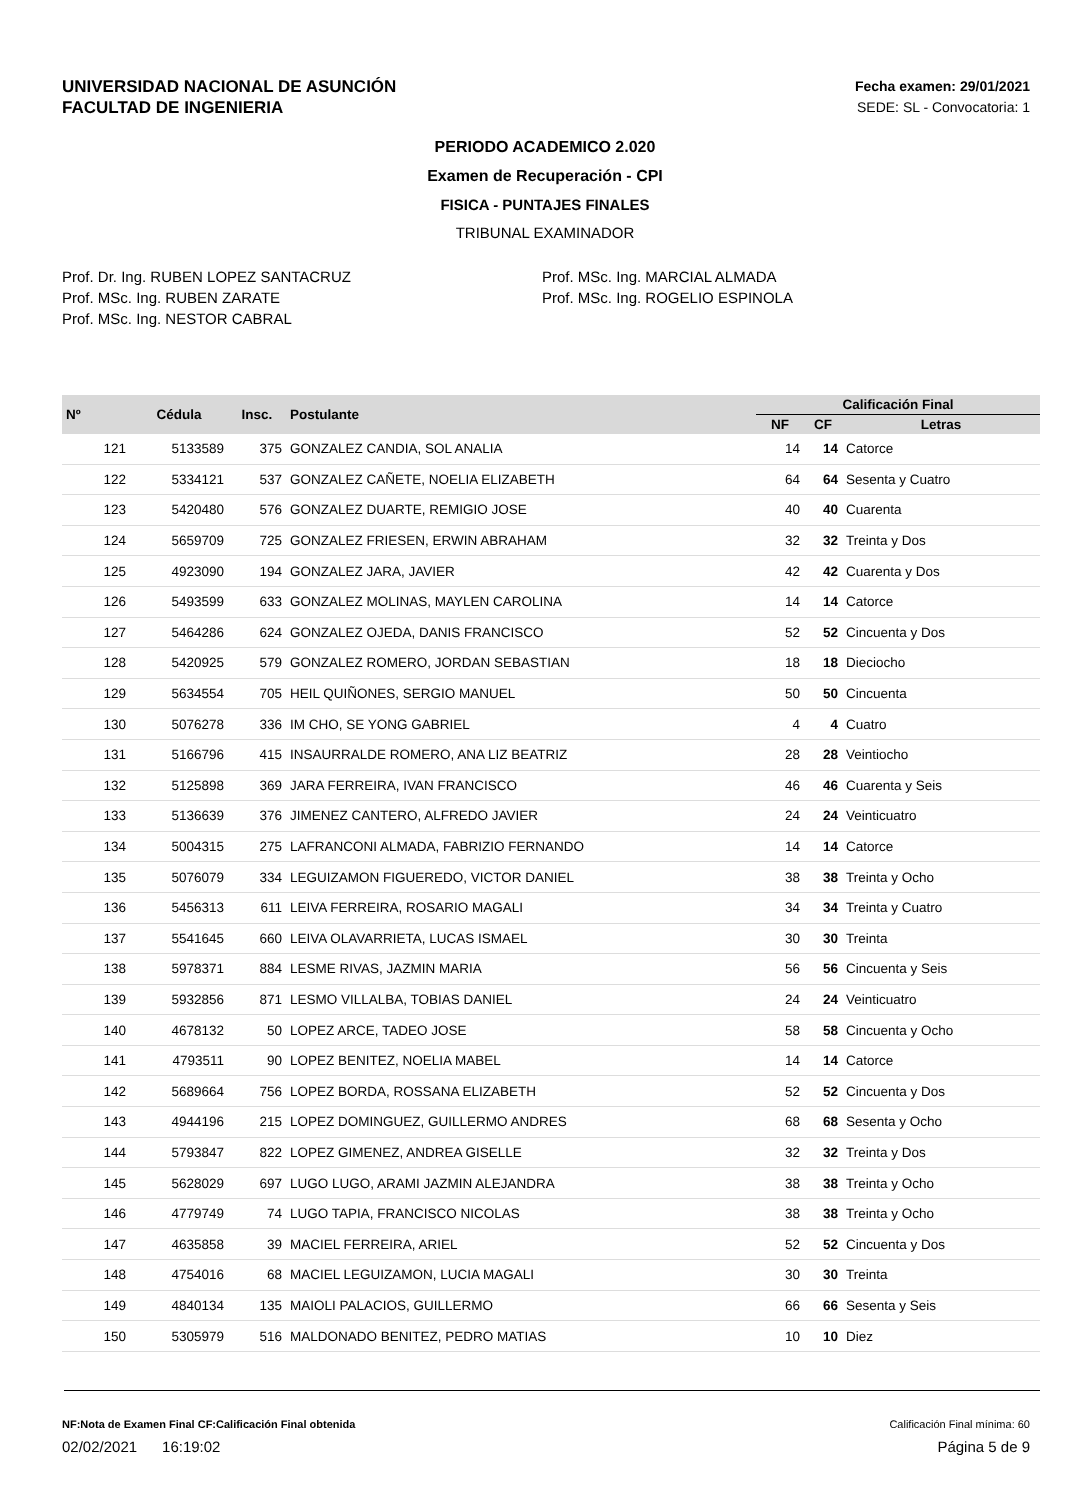UNIVERSIDAD NACIONAL DE ASUNCIÓN
FACULTAD DE INGENIERIA
Fecha examen: 29/01/2021
SEDE: SL - Convocatoria: 1
PERIODO ACADEMICO 2.020
Examen de Recuperación - CPI
FISICA - PUNTAJES FINALES
TRIBUNAL EXAMINADOR
Prof. Dr. Ing. RUBEN LOPEZ SANTACRUZ
Prof. MSc. Ing. RUBEN ZARATE
Prof. MSc. Ing. NESTOR CABRAL
Prof. MSc. Ing. MARCIAL ALMADA
Prof. MSc. Ing. ROGELIO ESPINOLA
| Nº | Cédula | Insc. | Postulante | Calificación Final | | |
| --- | --- | --- | --- | --- | --- | --- |
| | | | | NF | CF | Letras |
| 121 | 5133589 | 375 | GONZALEZ CANDIA, SOL ANALIA | 14 | 14 | Catorce |
| 122 | 5334121 | 537 | GONZALEZ CAÑETE, NOELIA ELIZABETH | 64 | 64 | Sesenta y Cuatro |
| 123 | 5420480 | 576 | GONZALEZ DUARTE, REMIGIO JOSE | 40 | 40 | Cuarenta |
| 124 | 5659709 | 725 | GONZALEZ FRIESEN, ERWIN ABRAHAM | 32 | 32 | Treinta y Dos |
| 125 | 4923090 | 194 | GONZALEZ JARA, JAVIER | 42 | 42 | Cuarenta y Dos |
| 126 | 5493599 | 633 | GONZALEZ MOLINAS, MAYLEN CAROLINA | 14 | 14 | Catorce |
| 127 | 5464286 | 624 | GONZALEZ OJEDA, DANIS FRANCISCO | 52 | 52 | Cincuenta y Dos |
| 128 | 5420925 | 579 | GONZALEZ ROMERO, JORDAN SEBASTIAN | 18 | 18 | Dieciocho |
| 129 | 5634554 | 705 | HEIL QUIÑONES, SERGIO MANUEL | 50 | 50 | Cincuenta |
| 130 | 5076278 | 336 | IM CHO, SE YONG GABRIEL | 4 | 4 | Cuatro |
| 131 | 5166796 | 415 | INSAURRALDE ROMERO, ANA LIZ BEATRIZ | 28 | 28 | Veintiocho |
| 132 | 5125898 | 369 | JARA FERREIRA, IVAN FRANCISCO | 46 | 46 | Cuarenta y Seis |
| 133 | 5136639 | 376 | JIMENEZ CANTERO, ALFREDO JAVIER | 24 | 24 | Veinticuatro |
| 134 | 5004315 | 275 | LAFRANCONI ALMADA, FABRIZIO FERNANDO | 14 | 14 | Catorce |
| 135 | 5076079 | 334 | LEGUIZAMON FIGUEREDO, VICTOR DANIEL | 38 | 38 | Treinta y Ocho |
| 136 | 5456313 | 611 | LEIVA FERREIRA, ROSARIO MAGALI | 34 | 34 | Treinta y Cuatro |
| 137 | 5541645 | 660 | LEIVA OLAVARRIETA, LUCAS ISMAEL | 30 | 30 | Treinta |
| 138 | 5978371 | 884 | LESME RIVAS, JAZMIN MARIA | 56 | 56 | Cincuenta y Seis |
| 139 | 5932856 | 871 | LESMO VILLALBA, TOBIAS DANIEL | 24 | 24 | Veinticuatro |
| 140 | 4678132 | 50 | LOPEZ ARCE, TADEO JOSE | 58 | 58 | Cincuenta y Ocho |
| 141 | 4793511 | 90 | LOPEZ BENITEZ, NOELIA MABEL | 14 | 14 | Catorce |
| 142 | 5689664 | 756 | LOPEZ BORDA, ROSSANA ELIZABETH | 52 | 52 | Cincuenta y Dos |
| 143 | 4944196 | 215 | LOPEZ DOMINGUEZ, GUILLERMO ANDRES | 68 | 68 | Sesenta y Ocho |
| 144 | 5793847 | 822 | LOPEZ GIMENEZ, ANDREA GISELLE | 32 | 32 | Treinta y Dos |
| 145 | 5628029 | 697 | LUGO LUGO, ARAMI JAZMIN ALEJANDRA | 38 | 38 | Treinta y Ocho |
| 146 | 4779749 | 74 | LUGO TAPIA, FRANCISCO NICOLAS | 38 | 38 | Treinta y Ocho |
| 147 | 4635858 | 39 | MACIEL FERREIRA, ARIEL | 52 | 52 | Cincuenta y Dos |
| 148 | 4754016 | 68 | MACIEL LEGUIZAMON, LUCIA MAGALI | 30 | 30 | Treinta |
| 149 | 4840134 | 135 | MAIOLI PALACIOS, GUILLERMO | 66 | 66 | Sesenta y Seis |
| 150 | 5305979 | 516 | MALDONADO BENITEZ, PEDRO MATIAS | 10 | 10 | Diez |
NF:Nota de Examen Final CF:Calificación Final obtenida Calificación Final mínima: 60
02/02/2021 16:19:02 Página 5 de 9